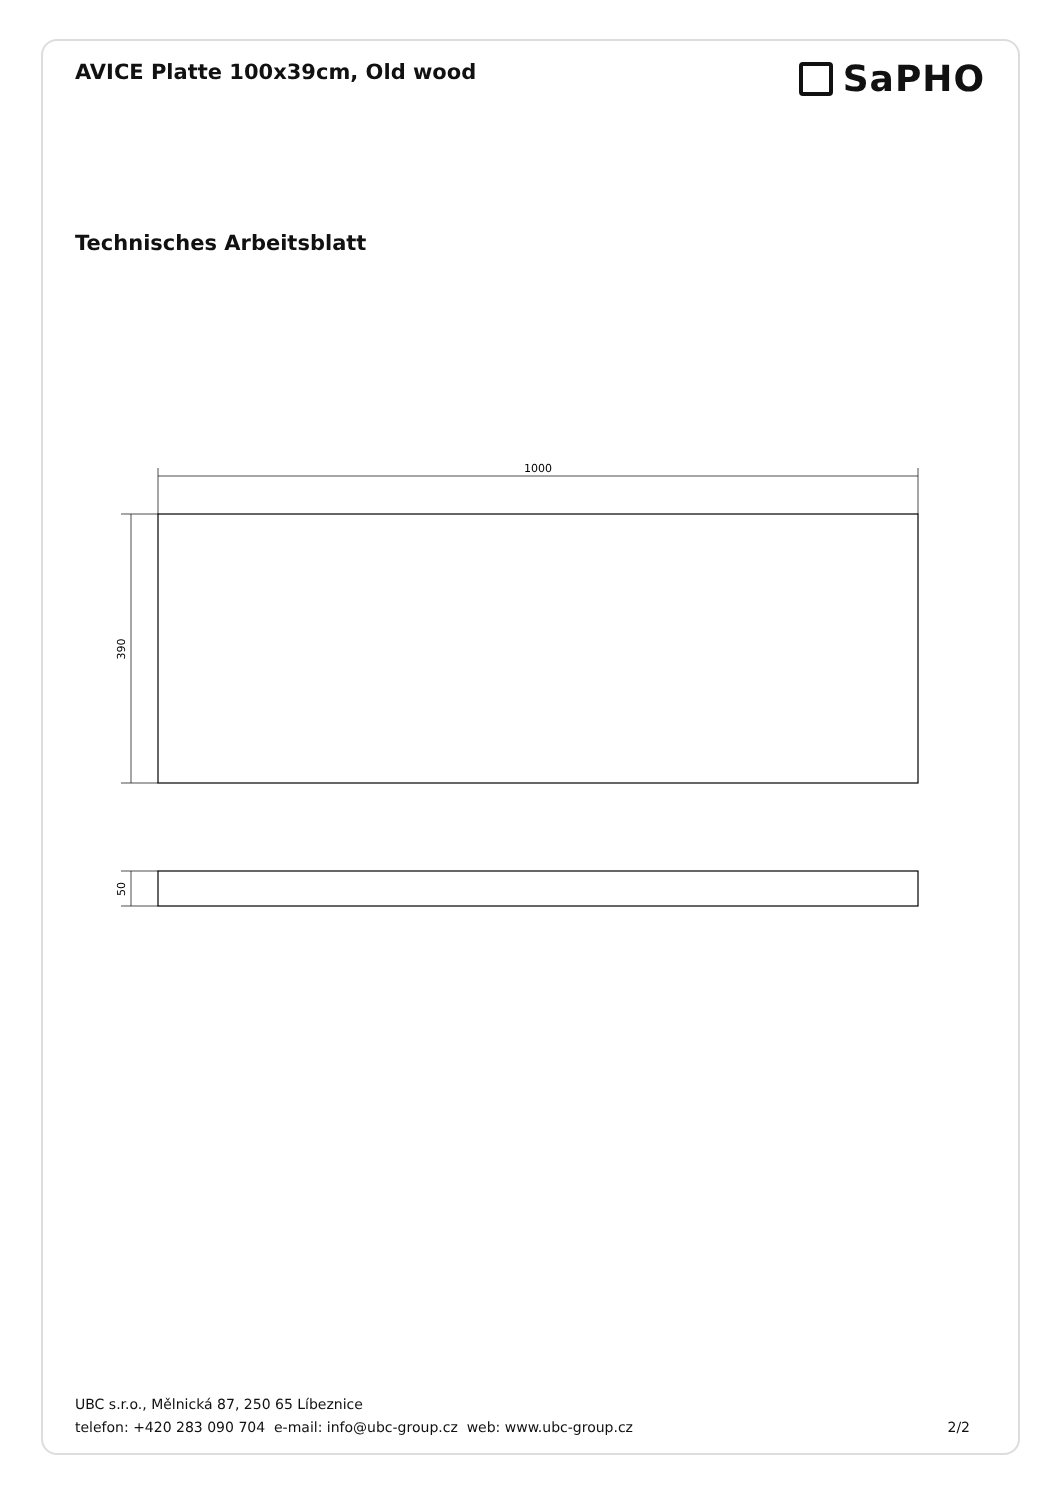AVICE Platte 100x39cm, Old wood
SaPHO
Technisches Arbeitsblatt
1000
390
50
UBC s.r.o., Mělnická 87, 250 65 Líbeznice
telefon: +420 283 090 704 e-mail: info@ubc-group.cz web: www.ubc-group.cz 2/2